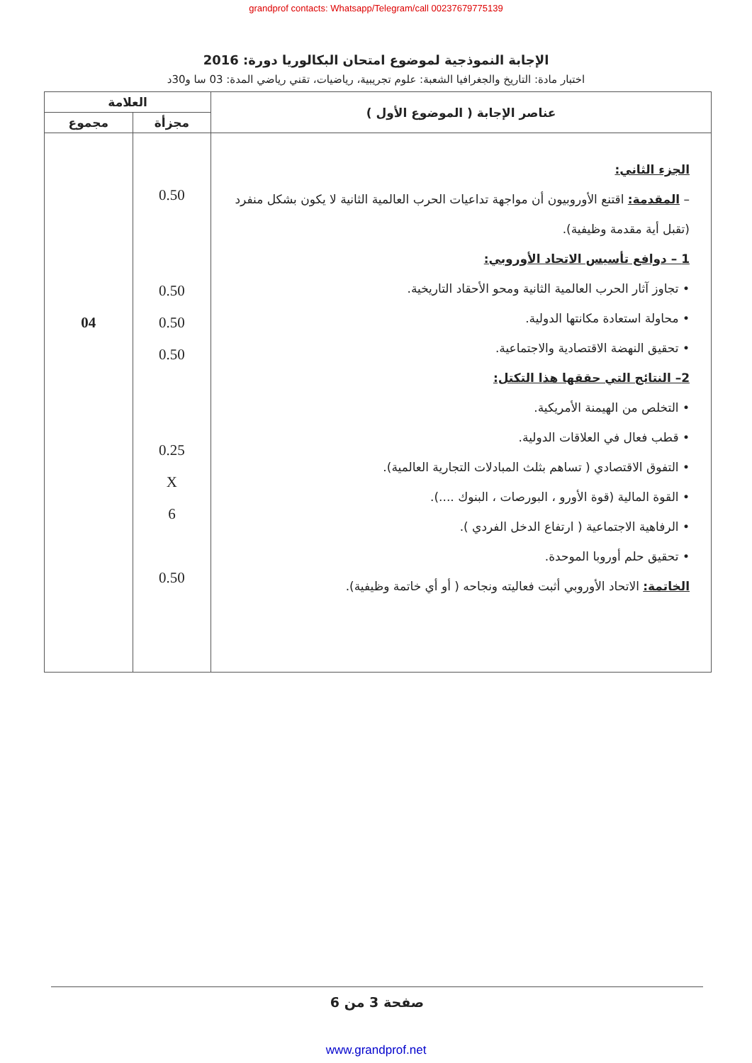grandprof contacts: Whatsapp/Telegram/call 00237679775139
الإجابة النموذجية لموضوع امتحان البكالوريا دورة: 2016
اختبار مادة: التاريخ والجغرافيا الشعبة: علوم تجريبية، رياضيات، تقني رياضي المدة: 03 سا و30د
| عناصر الإجابة ( الموضوع الأول ) | العلامة | |
| --- | --- | --- |
| | مجزأة | مجموع |
| الجزء الثاني: – المقدمة: اقتنع الأوروبيون أن مواجهة تداعيات الحرب العالمية الثانية لا يكون بشكل منفرد (تقبل أية مقدمة وظيفية). 1 – دوافع تأسيس الاتحاد الأوروبي: • تجاوز آثار الحرب العالمية الثانية ومحو الأحقاد التاريخية. • محاولة استعادة مكانتها الدولية. • تحقيق النهضة الاقتصادية والاجتماعية. 2– النتائج التي حققها هذا التكتل: • التخلص من الهيمنة الأمريكية. • قطب فعال في العلاقات الدولية. • التفوق الاقتصادي ( تساهم بثلث المبادلات التجارية العالمية). • القوة المالية (قوة الأورو ، البورصات ، البنوك ....). • الرفاهية الاجتماعية ( ارتفاع الدخل الفردي ). • تحقيق حلم أوروبا الموحدة. الخاتمة: الاتحاد الأوروبي أثبت فعاليته ونجاحه ( أو أي خاتمة وظيفية). | 0.50 0.50 0.50 0.50 0.25 X 6 0.50 | 04 |
صفحة 3 من 6
www.grandprof.net